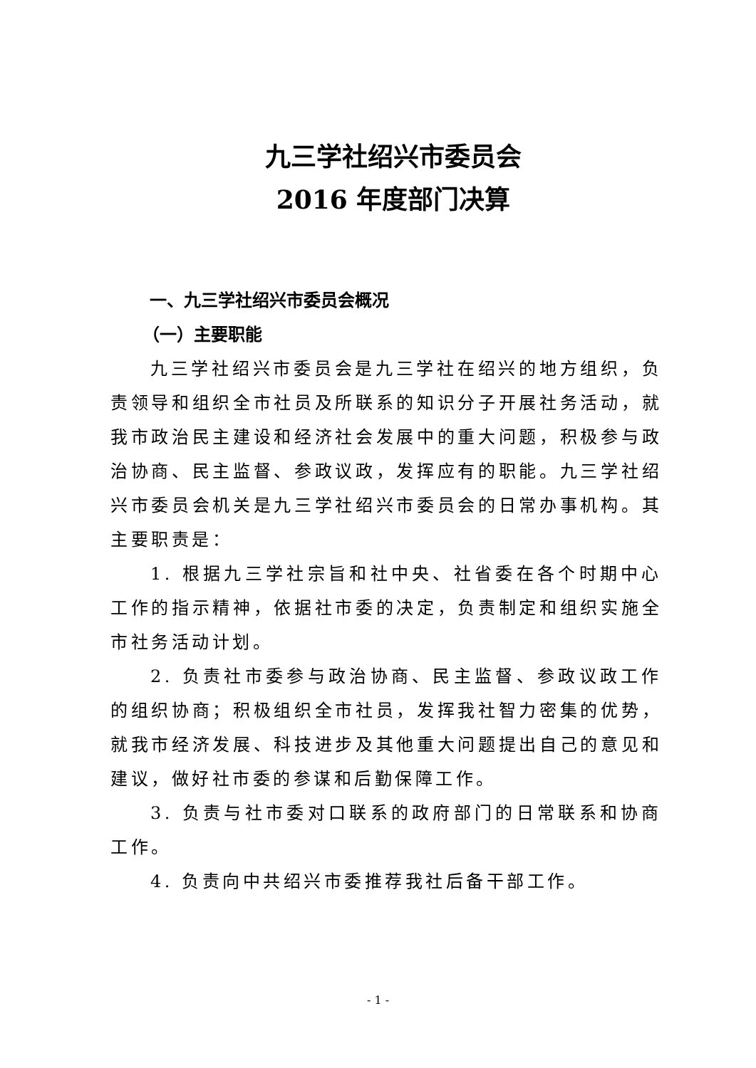九三学社绍兴市委员会
2016 年度部门决算
一、九三学社绍兴市委员会概况
（一）主要职能
九三学社绍兴市委员会是九三学社在绍兴的地方组织，负责领导和组织全市社员及所联系的知识分子开展社务活动，就我市政治民主建设和经济社会发展中的重大问题，积极参与政治协商、民主监督、参政议政，发挥应有的职能。九三学社绍兴市委员会机关是九三学社绍兴市委员会的日常办事机构。其主要职责是：
1. 根据九三学社宗旨和社中央、社省委在各个时期中心工作的指示精神，依据社市委的决定，负责制定和组织实施全市社务活动计划。
2. 负责社市委参与政治协商、民主监督、参政议政工作的组织协商；积极组织全市社员，发挥我社智力密集的优势，就我市经济发展、科技进步及其他重大问题提出自己的意见和建议，做好社市委的参谋和后勤保障工作。
3. 负责与社市委对口联系的政府部门的日常联系和协商工作。
4. 负责向中共绍兴市委推荐我社后备干部工作。
- 1 -